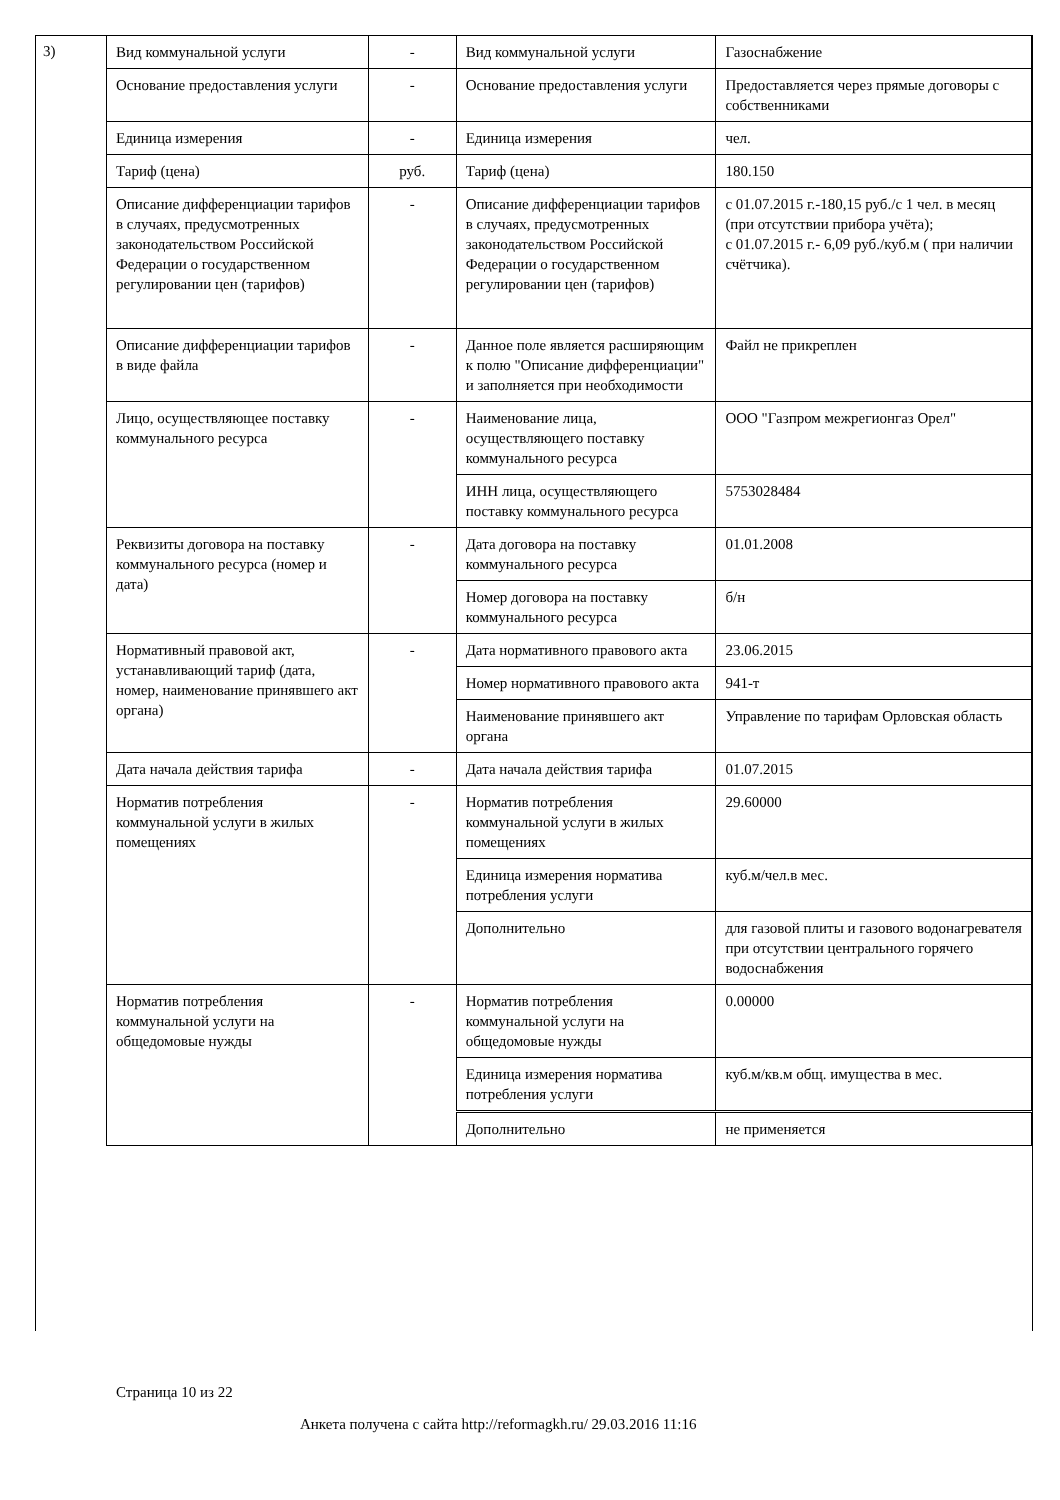3)
| Вид коммунальной услуги | - | Вид коммунальной услуги | Газоснабжение |
| Основание предоставления услуги | - | Основание предоставления услуги | Предоставляется через прямые договоры с собственниками |
| Единица измерения | - | Единица измерения | чел. |
| Тариф (цена) | руб. | Тариф (цена) | 180.150 |
| Описание дифференциации тарифов в случаях, предусмотренных законодательством Российской Федерации о государственном регулировании цен (тарифов) | - | Описание дифференциации тарифов в случаях, предусмотренных законодательством Российской Федерации о государственном регулировании цен (тарифов) | с 01.07.2015 г.-180,15 руб./с 1 чел. в месяц (при отсутствии прибора учёта); с 01.07.2015 г.- 6,09 руб./куб.м ( при наличии счётчика). |
| Описание дифференциации тарифов в виде файла | - | Данное поле является расширяющим к полю "Описание дифференциации" и заполняется при необходимости | Файл не прикреплен |
| Лицо, осуществляющее поставку коммунального ресурса | - | Наименование лица, осуществляющего поставку коммунального ресурса | ООО "Газпром межрегионгаз Орел" |
| | | ИНН лица, осуществляющего поставку коммунального ресурса | 5753028484 |
| Реквизиты договора на поставку коммунального ресурса (номер и дата) | - | Дата договора на поставку коммунального ресурса | 01.01.2008 |
| | | Номер договора на поставку коммунального ресурса | б/н |
| Нормативный правовой акт, устанавливающий тариф (дата, номер, наименование принявшего акт органа) | - | Дата нормативного правового акта | 23.06.2015 |
| | | Номер нормативного правового акта | 941-т |
| | | Наименование принявшего акт органа | Управление по тарифам Орловская область |
| Дата начала действия тарифа | - | Дата начала действия тарифа | 01.07.2015 |
| Норматив потребления коммунальной услуги в жилых помещениях | - | Норматив потребления коммунальной услуги в жилых помещениях | 29.60000 |
| | | Единица измерения норматива потребления услуги | куб.м/чел.в мес. |
| | | Дополнительно | для газовой плиты и газового водонагревателя при отсутствии центрального горячего водоснабжения |
| Норматив потребления коммунальной услуги на общедомовые нужды | - | Норматив потребления коммунальной услуги на общедомовые нужды | 0.00000 |
| | | Единица измерения норматива потребления услуги | куб.м/кв.м общ. имущества в мес. |
| | | Дополнительно | не применяется |
Страница 10 из 22
Анкета получена с сайта http://reformagkh.ru/ 29.03.2016 11:16